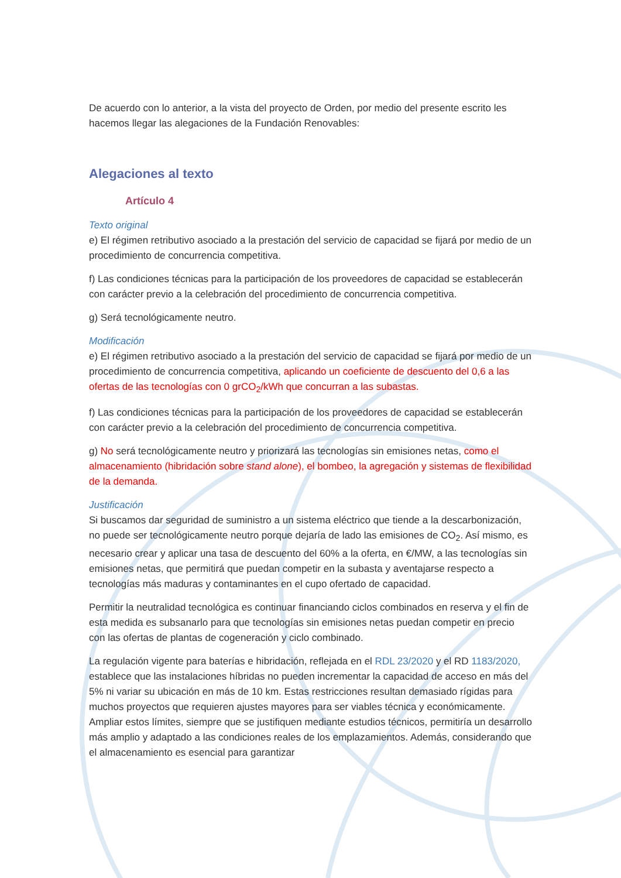De acuerdo con lo anterior, a la vista del proyecto de Orden, por medio del presente escrito les hacemos llegar las alegaciones de la Fundación Renovables:
Alegaciones al texto
Artículo 4
Texto original
e) El régimen retributivo asociado a la prestación del servicio de capacidad se fijará por medio de un procedimiento de concurrencia competitiva.
f) Las condiciones técnicas para la participación de los proveedores de capacidad se establecerán con carácter previo a la celebración del procedimiento de concurrencia competitiva.
g) Será tecnológicamente neutro.
Modificación
e) El régimen retributivo asociado a la prestación del servicio de capacidad se fijará por medio de un procedimiento de concurrencia competitiva, aplicando un coeficiente de descuento del 0,6 a las ofertas de las tecnologías con 0 grCO<sub>2</sub>/kWh que concurran a las subastas.
f) Las condiciones técnicas para la participación de los proveedores de capacidad se establecerán con carácter previo a la celebración del procedimiento de concurrencia competitiva.
g) No será tecnológicamente neutro y priorizará las tecnologías sin emisiones netas, como el almacenamiento (hibridación sobre stand alone), el bombeo, la agregación y sistemas de flexibilidad de la demanda.
Justificación
Si buscamos dar seguridad de suministro a un sistema eléctrico que tiende a la descarbonización, no puede ser tecnológicamente neutro porque dejaría de lado las emisiones de CO<sub>2</sub>. Así mismo, es necesario crear y aplicar una tasa de descuento del 60% a la oferta, en €/MW, a las tecnologías sin emisiones netas, que permitirá que puedan competir en la subasta y aventajarse respecto a tecnologías más maduras y contaminantes en el cupo ofertado de capacidad.
Permitir la neutralidad tecnológica es continuar financiando ciclos combinados en reserva y el fin de esta medida es subsanarlo para que tecnologías sin emisiones netas puedan competir en precio con las ofertas de plantas de cogeneración y ciclo combinado.
La regulación vigente para baterías e hibridación, reflejada en el RDL 23/2020 y el RD 1183/2020, establece que las instalaciones híbridas no pueden incrementar la capacidad de acceso en más del 5% ni variar su ubicación en más de 10 km. Estas restricciones resultan demasiado rígidas para muchos proyectos que requieren ajustes mayores para ser viables técnica y económicamente. Ampliar estos límites, siempre que se justifiquen mediante estudios técnicos, permitiría un desarrollo más amplio y adaptado a las condiciones reales de los emplazamientos. Además, considerando que el almacenamiento es esencial para garantizar